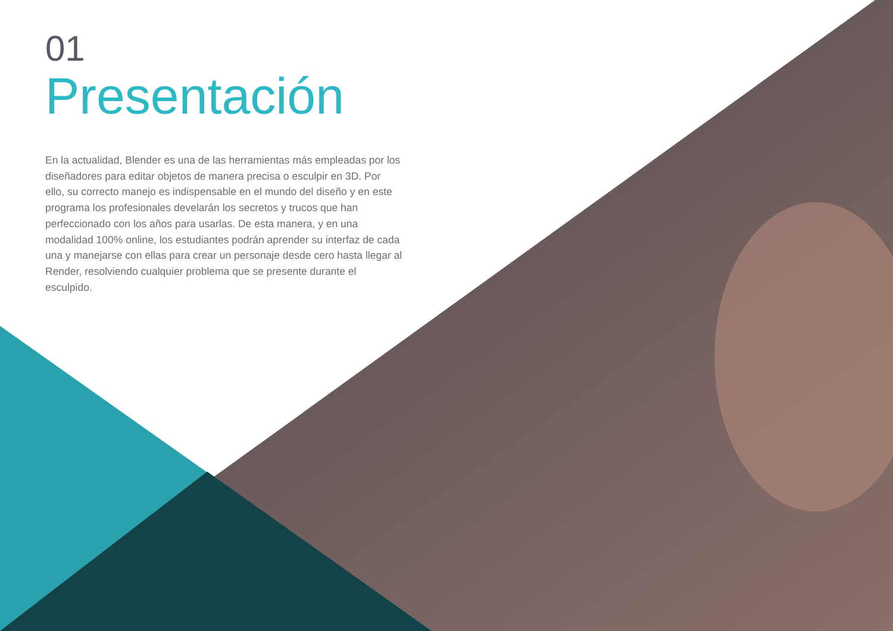01
Presentación
En la actualidad, Blender es una de las herramientas más empleadas por los diseñadores para editar objetos de manera precisa o esculpir en 3D. Por ello, su correcto manejo es indispensable en el mundo del diseño y en este programa los profesionales develarán los secretos y trucos que han perfeccionado con los años para usarlas. De esta manera, y en una modalidad 100% online, los estudiantes podrán aprender su interfaz de cada una y manejarse con ellas para crear un personaje desde cero hasta llegar al Render, resolviendo cualquier problema que se presente durante el esculpido.